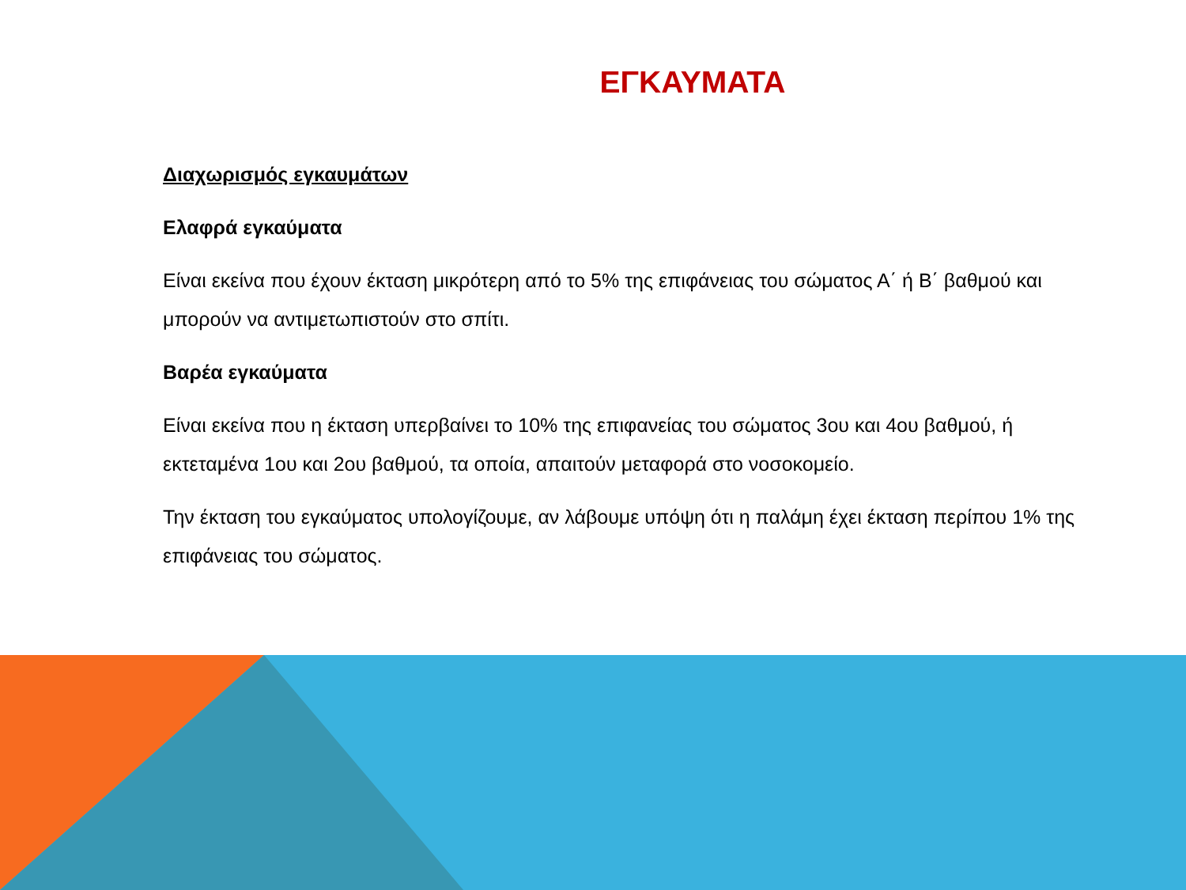ΕΓΚΑΥΜΑΤΑ
Διαχωρισμός εγκαυμάτων
Ελαφρά εγκαύματα
Είναι εκείνα που έχουν έκταση μικρότερη από το 5% της επιφάνειας του σώματος Α΄ ή Β΄ βαθμού και μπορούν να αντιμετωπιστούν στο σπίτι.
Βαρέα εγκαύματα
Είναι εκείνα που η έκταση υπερβαίνει το 10% της επιφανείας του σώματος 3ου και 4ου βαθμού, ή εκτεταμένα 1ου και 2ου βαθμού, τα οποία, απαιτούν μεταφορά στο νοσοκομείο.
Την έκταση του εγκαύματος υπολογίζουμε, αν λάβουμε υπόψη ότι η παλάμη έχει έκταση περίπου 1% της επιφάνειας του σώματος.